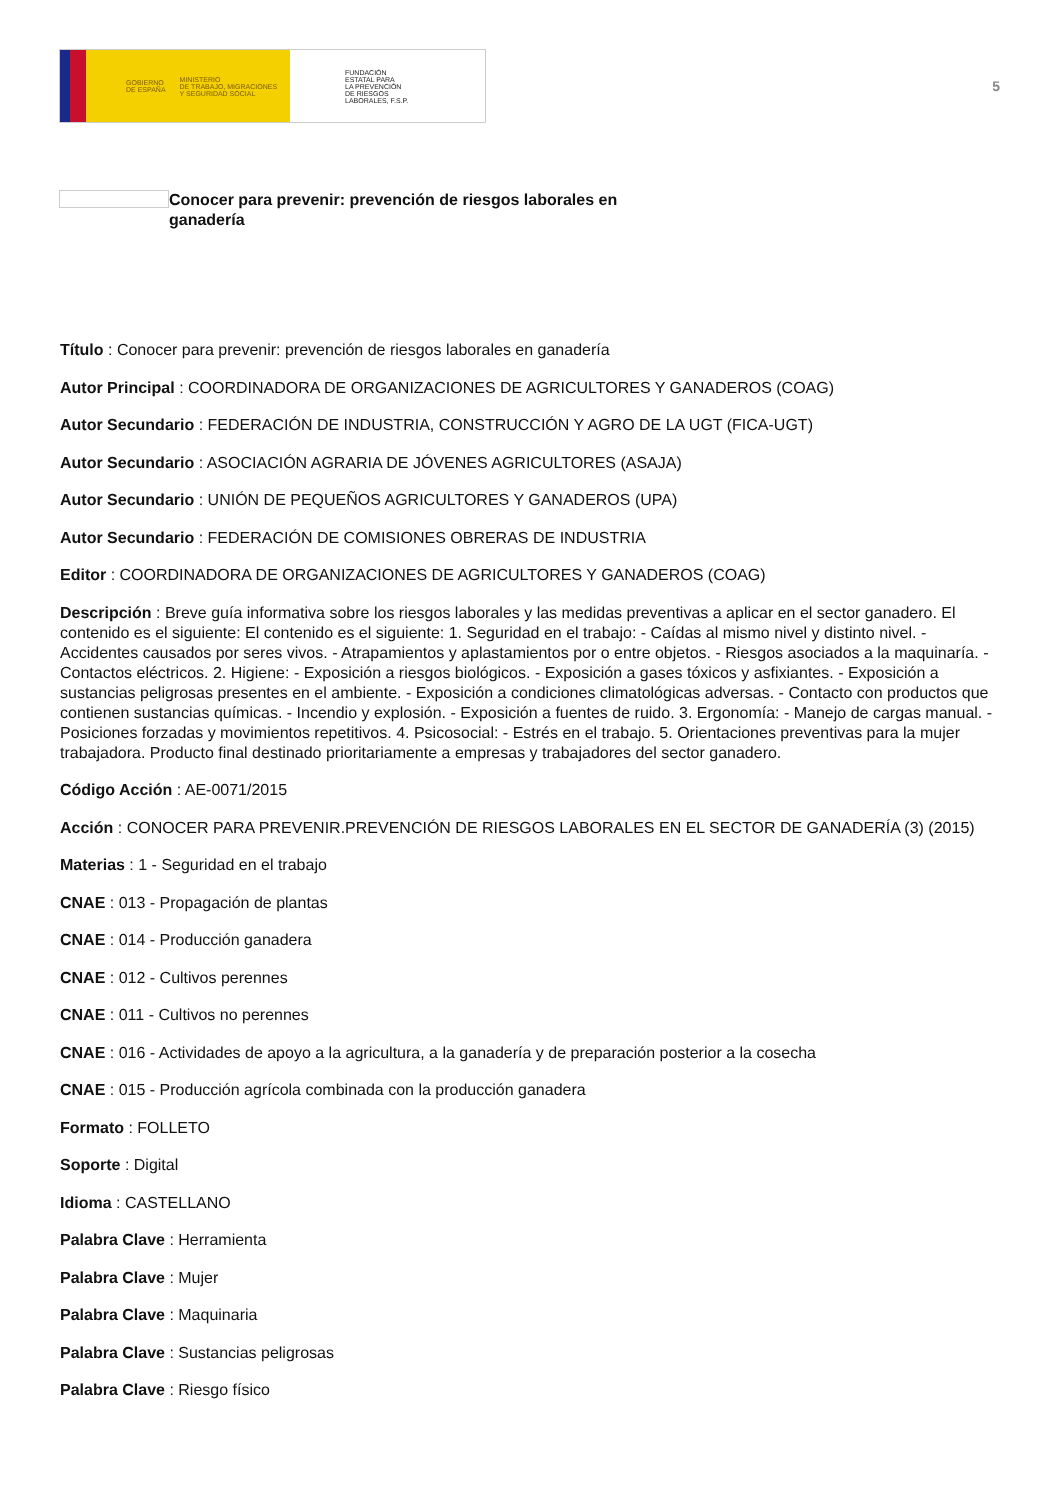GOBIERNO
DE ESPAÑA MINISTERIO
DE TRABAJO, MIGRACIONES
Y SEGURIDAD SOCIAL
FUNDACIÓN
ESTATAL PARA
LA PREVENCIÓN
DE RIESGOS
LABORALES, F.S.P.
5
Conocer para prevenir: prevención de riesgos laborales en ganadería
Título : Conocer para prevenir: prevención de riesgos laborales en ganadería
Autor Principal : COORDINADORA DE ORGANIZACIONES DE AGRICULTORES Y GANADEROS (COAG)
Autor Secundario : FEDERACIÓN DE INDUSTRIA, CONSTRUCCIÓN Y AGRO DE LA UGT (FICA-UGT)
Autor Secundario : ASOCIACIÓN AGRARIA DE JÓVENES AGRICULTORES (ASAJA)
Autor Secundario : UNIÓN DE PEQUEÑOS AGRICULTORES Y GANADEROS (UPA)
Autor Secundario : FEDERACIÓN DE COMISIONES OBRERAS DE INDUSTRIA
Editor : COORDINADORA DE ORGANIZACIONES DE AGRICULTORES Y GANADEROS (COAG)
Descripción : Breve guía informativa sobre los riesgos laborales y las medidas preventivas a aplicar en el sector ganadero. El contenido es el siguiente: El contenido es el siguiente: 1. Seguridad en el trabajo: - Caídas al mismo nivel y distinto nivel. - Accidentes causados por seres vivos. - Atrapamientos y aplastamientos por o entre objetos. - Riesgos asociados a la maquinaría. - Contactos eléctricos. 2. Higiene: - Exposición a riesgos biológicos. - Exposición a gases tóxicos y asfixiantes. - Exposición a sustancias peligrosas presentes en el ambiente. - Exposición a condiciones climatológicas adversas. - Contacto con productos que contienen sustancias químicas. - Incendio y explosión. - Exposición a fuentes de ruido. 3. Ergonomía: - Manejo de cargas manual. - Posiciones forzadas y movimientos repetitivos. 4. Psicosocial: - Estrés en el trabajo. 5. Orientaciones preventivas para la mujer trabajadora. Producto final destinado prioritariamente a empresas y trabajadores del sector ganadero.
Código Acción : AE-0071/2015
Acción : CONOCER PARA PREVENIR.PREVENCIÓN DE RIESGOS LABORALES EN EL SECTOR DE GANADERÍA (3) (2015)
Materias : 1 - Seguridad en el trabajo
CNAE : 013 - Propagación de plantas
CNAE : 014 - Producción ganadera
CNAE : 012 - Cultivos perennes
CNAE : 011 - Cultivos no perennes
CNAE : 016 - Actividades de apoyo a la agricultura, a la ganadería y de preparación posterior a la cosecha
CNAE : 015 - Producción agrícola combinada con la producción ganadera
Formato : FOLLETO
Soporte : Digital
Idioma : CASTELLANO
Palabra Clave : Herramienta
Palabra Clave : Mujer
Palabra Clave : Maquinaria
Palabra Clave : Sustancias peligrosas
Palabra Clave : Riesgo físico